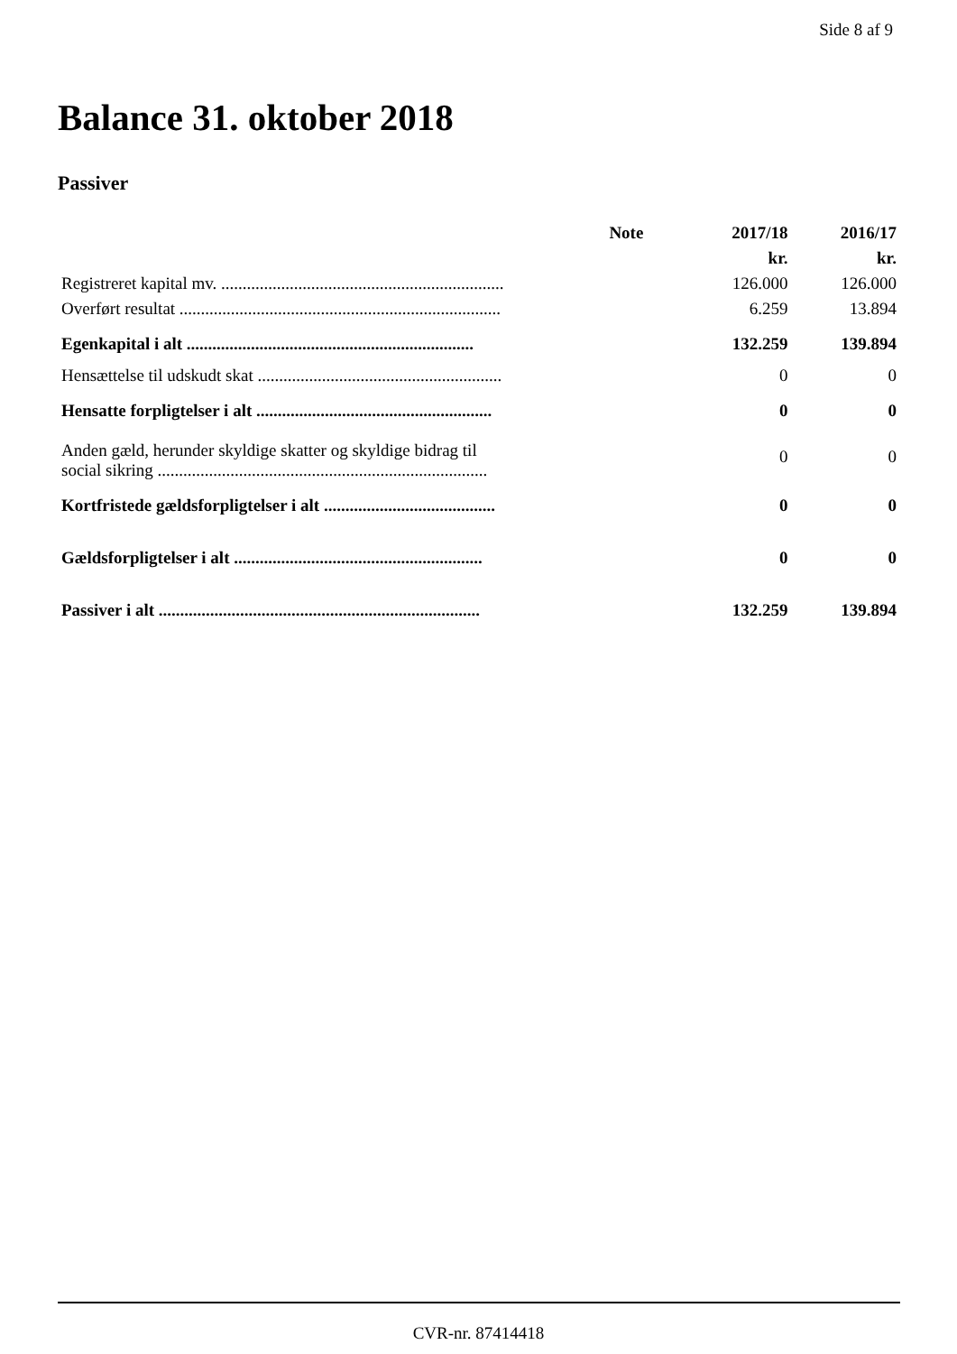Side 8 af 9
Balance 31. oktober 2018
Passiver
| | Note | 2017/18 | 2016/17 |
| --- | --- | --- | --- |
| | | kr. | kr. |
| Registreret kapital mv. .................................................................. | | 126.000 | 126.000 |
| Overført resultat ........................................................................... | | 6.259 | 13.894 |
| Egenkapital i alt ................................................................... | | 132.259 | 139.894 |
| Hensættelse til udskudt skat ......................................................... | | 0 | 0 |
| Hensatte forpligtelser i alt ....................................................... | | 0 | 0 |
| Anden gæld, herunder skyldige skatter og skyldige bidrag til social sikring ............................................................................. | | 0 | 0 |
| Kortfristede gældsforpligtelser i alt ........................................ | | 0 | 0 |
| Gældsforpligtelser i alt .......................................................... | | 0 | 0 |
| Passiver i alt ........................................................................... | | 132.259 | 139.894 |
CVR-nr. 87414418